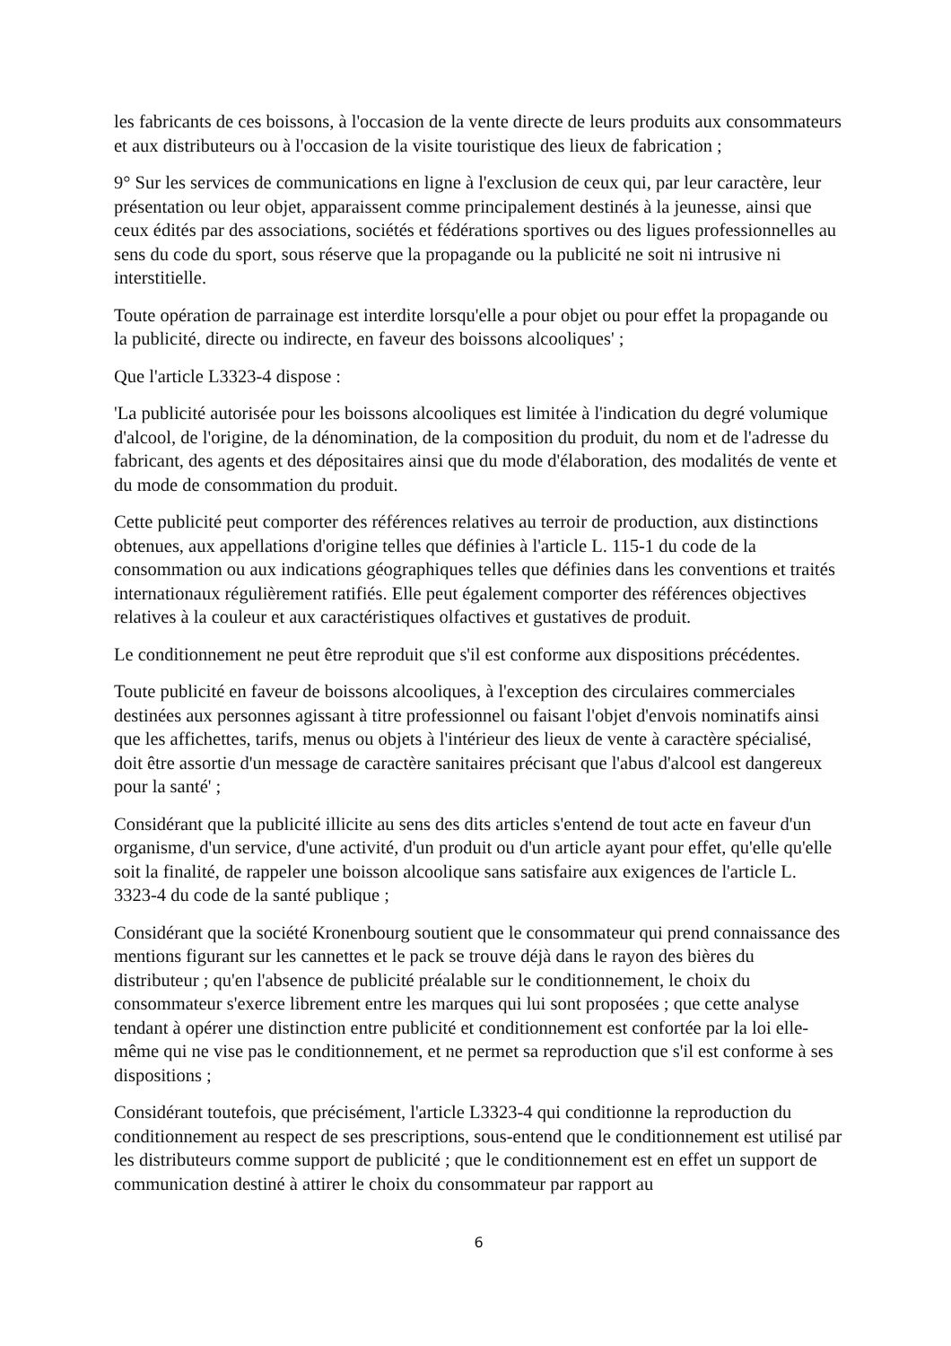les fabricants de ces boissons, à l'occasion de la vente directe de leurs produits aux consommateurs et aux distributeurs ou à l'occasion de la visite touristique des lieux de fabrication ;
9° Sur les services de communications en ligne à l'exclusion de ceux qui, par leur caractère, leur présentation ou leur objet, apparaissent comme principalement destinés à la jeunesse, ainsi que ceux édités par des associations, sociétés et fédérations sportives ou des ligues professionnelles au sens du code du sport, sous réserve que la propagande ou la publicité ne soit ni intrusive ni interstitielle.
Toute opération de parrainage est interdite lorsqu'elle a pour objet ou pour effet la propagande ou la publicité, directe ou indirecte, en faveur des boissons alcooliques' ;
Que l'article L3323-4 dispose :
'La publicité autorisée pour les boissons alcooliques est limitée à l'indication du degré volumique d'alcool, de l'origine, de la dénomination, de la composition du produit, du nom et de l'adresse du fabricant, des agents et des dépositaires ainsi que du mode d'élaboration, des modalités de vente et du mode de consommation du produit.
Cette publicité peut comporter des références relatives au terroir de production, aux distinctions obtenues, aux appellations d'origine telles que définies à l'article L. 115-1 du code de la consommation ou aux indications géographiques telles que définies dans les conventions et traités internationaux régulièrement ratifiés. Elle peut également comporter des références objectives relatives à la couleur et aux caractéristiques olfactives et gustatives de produit.
Le conditionnement ne peut être reproduit que s'il est conforme aux dispositions précédentes.
Toute publicité en faveur de boissons alcooliques, à l'exception des circulaires commerciales destinées aux personnes agissant à titre professionnel ou faisant l'objet d'envois nominatifs ainsi que les affichettes, tarifs, menus ou objets à l'intérieur des lieux de vente à caractère spécialisé, doit être assortie d'un message de caractère sanitaires précisant que l'abus d'alcool est dangereux pour la santé' ;
Considérant que la publicité illicite au sens des dits articles s'entend de tout acte en faveur d'un organisme, d'un service, d'une activité, d'un produit ou d'un article ayant pour effet, qu'elle qu'elle soit la finalité, de rappeler une boisson alcoolique sans satisfaire aux exigences de l'article L. 3323-4 du code de la santé publique ;
Considérant que la société Kronenbourg soutient que le consommateur qui prend connaissance des mentions figurant sur les cannettes et le pack se trouve déjà dans le rayon des bières du distributeur ; qu'en l'absence de publicité préalable sur le conditionnement, le choix du consommateur s'exerce librement entre les marques qui lui sont proposées ; que cette analyse tendant à opérer une distinction entre publicité et conditionnement est confortée par la loi elle-même qui ne vise pas le conditionnement, et ne permet sa reproduction que s'il est conforme à ses dispositions ;
Considérant toutefois, que précisément, l'article L3323-4 qui conditionne la reproduction du conditionnement au respect de ses prescriptions, sous-entend que le conditionnement est utilisé par les distributeurs comme support de publicité ; que le conditionnement est en effet un support de communication destiné à attirer le choix du consommateur par rapport au
6